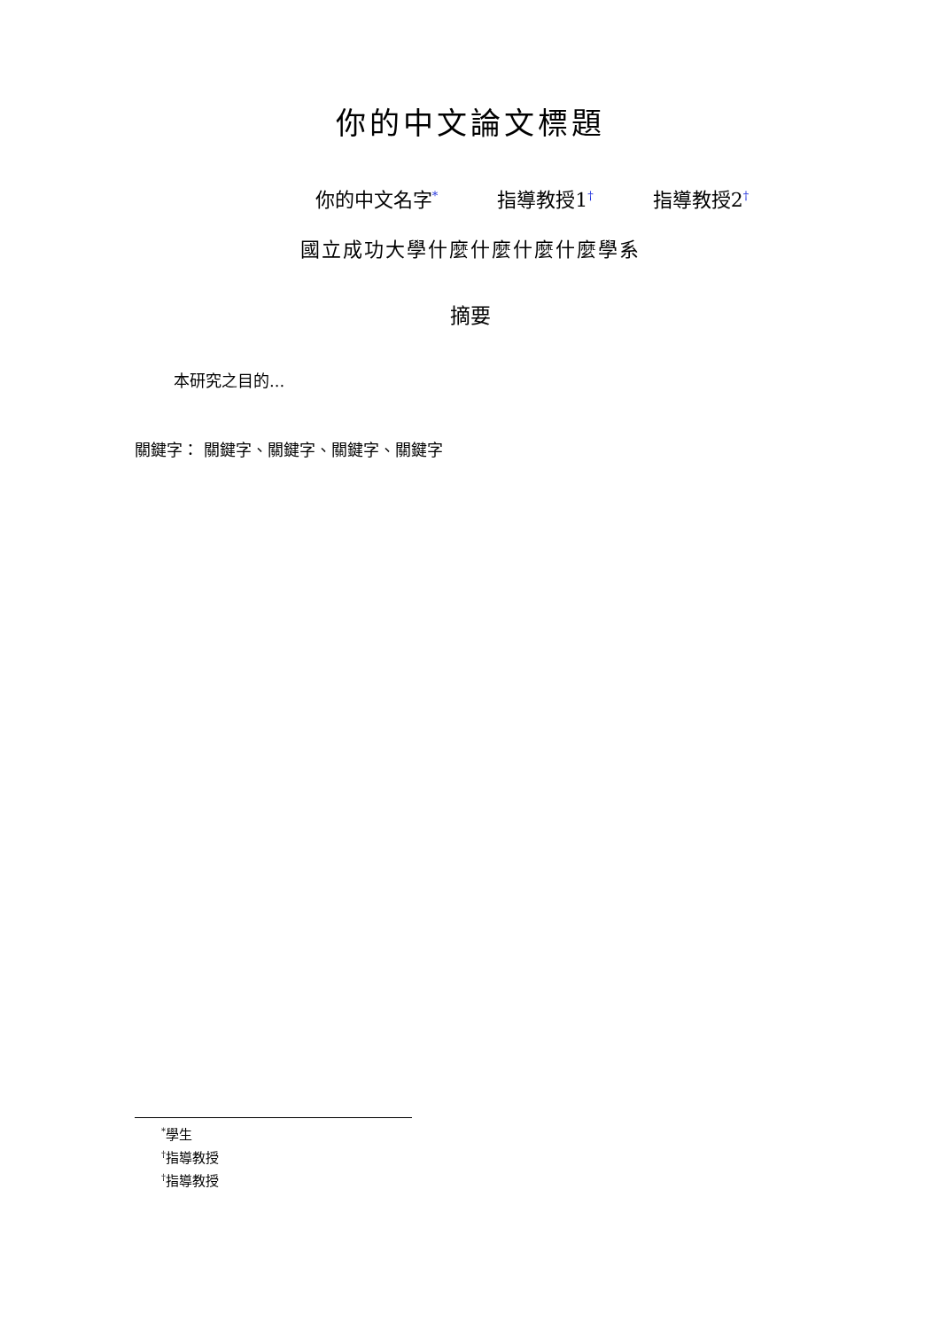你的中文論文標題
你的中文名字<sup>*</sup> 指導教授1<sup>†</sup> 指導教授2<sup>†</sup>
國立成功大學什麼什麼什麼什麼學系
摘要
本研究之目的...
關鍵字： 關鍵字、關鍵字、關鍵字、關鍵字
<sup>*</sup> 學生
<sup>†</sup> 指導教授
<sup>†</sup> 指導教授